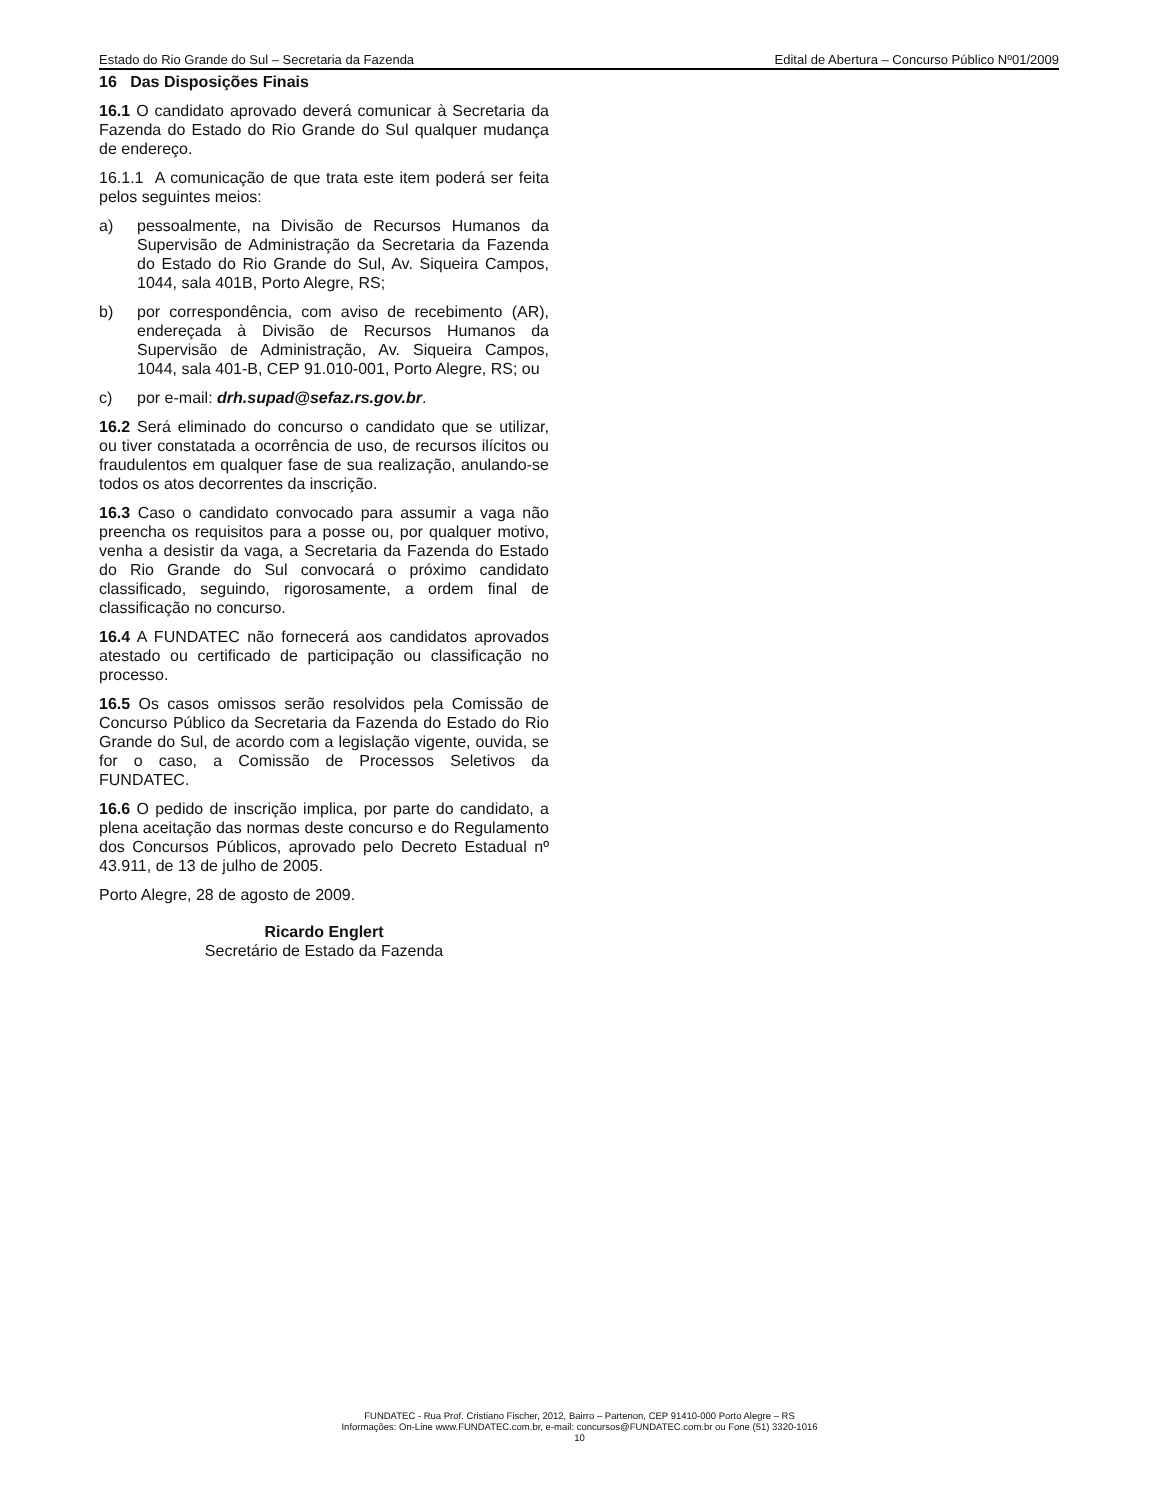Estado do Rio Grande do Sul – Secretaria da Fazenda Edital de Abertura – Concurso Público Nº01/2009
16 Das Disposições Finais
16.1 O candidato aprovado deverá comunicar à Secretaria da Fazenda do Estado do Rio Grande do Sul qualquer mudança de endereço.
16.1.1 A comunicação de que trata este item poderá ser feita pelos seguintes meios:
a) pessoalmente, na Divisão de Recursos Humanos da Supervisão de Administração da Secretaria da Fazenda do Estado do Rio Grande do Sul, Av. Siqueira Campos, 1044, sala 401B, Porto Alegre, RS;
b) por correspondência, com aviso de recebimento (AR), endereçada à Divisão de Recursos Humanos da Supervisão de Administração, Av. Siqueira Campos, 1044, sala 401-B, CEP 91.010-001, Porto Alegre, RS; ou
c) por e-mail: drh.supad@sefaz.rs.gov.br.
16.2 Será eliminado do concurso o candidato que se utilizar, ou tiver constatada a ocorrência de uso, de recursos ilícitos ou fraudulentos em qualquer fase de sua realização, anulando-se todos os atos decorrentes da inscrição.
16.3 Caso o candidato convocado para assumir a vaga não preencha os requisitos para a posse ou, por qualquer motivo, venha a desistir da vaga, a Secretaria da Fazenda do Estado do Rio Grande do Sul convocará o próximo candidato classificado, seguindo, rigorosamente, a ordem final de classificação no concurso.
16.4 A FUNDATEC não fornecerá aos candidatos aprovados atestado ou certificado de participação ou classificação no processo.
16.5 Os casos omissos serão resolvidos pela Comissão de Concurso Público da Secretaria da Fazenda do Estado do Rio Grande do Sul, de acordo com a legislação vigente, ouvida, se for o caso, a Comissão de Processos Seletivos da FUNDATEC.
16.6 O pedido de inscrição implica, por parte do candidato, a plena aceitação das normas deste concurso e do Regulamento dos Concursos Públicos, aprovado pelo Decreto Estadual nº 43.911, de 13 de julho de 2005.
Porto Alegre, 28 de agosto de 2009.
Ricardo Englert
Secretário de Estado da Fazenda
FUNDATEC - Rua Prof. Cristiano Fischer, 2012, Bairro – Partenon, CEP 91410-000 Porto Alegre – RS
Informações: On-Line www.FUNDATEC.com.br, e-mail: concursos@FUNDATEC.com.br ou Fone (51) 3320-1016
10